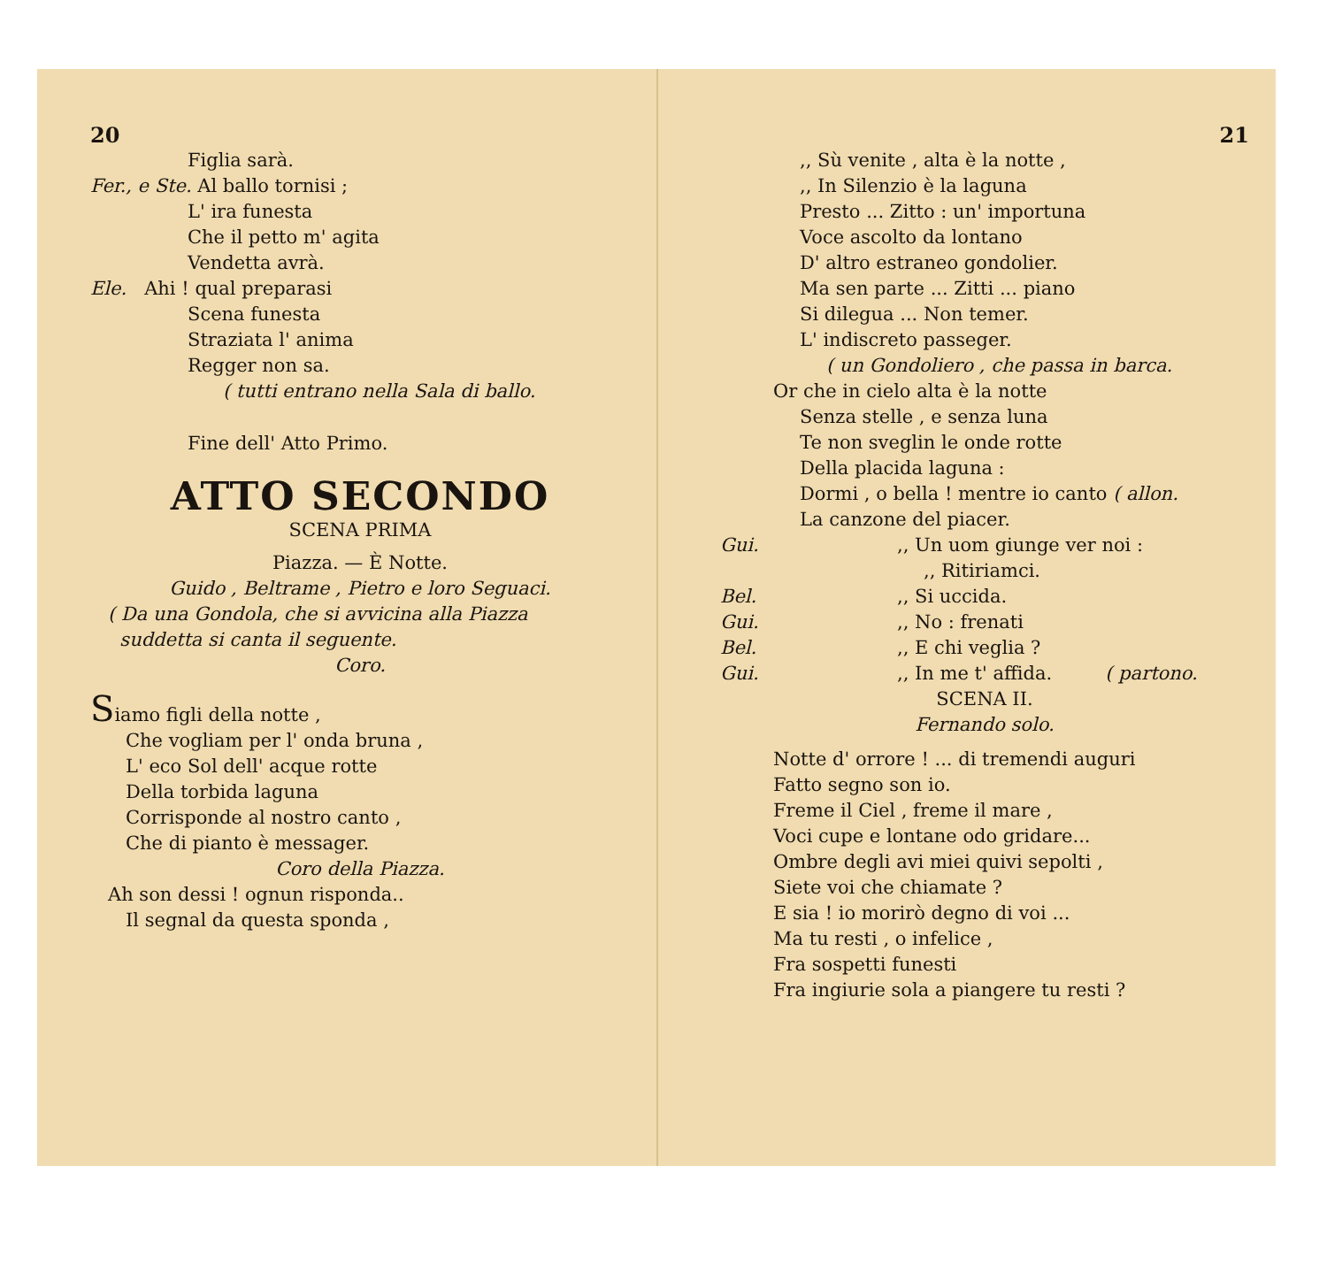20
Figlia sarà.
Fer., e Ste. Al ballo tornisi ;
L' ira funesta
Che il petto m' agita
Vendetta avrà.
Ele. Ahi ! qual preparasi
Scena funesta
Straziata l' anima
Regger non sa.
( tutti entrano nella Sala di ballo.
Fine dell' Atto Primo.
ATTO SECONDO
SCENA PRIMA
Piazza. — È Notte.
Guido , Beltrame , Pietro e loro Seguaci.
( Da una Gondola, che si avvicina alla Piazza
suddetta si canta il seguente.
Coro.
Siamo figli della notte ,
Che vogliam per l' onda bruna ,
L' eco Sol dell' acque rotte
Della torbida laguna
Corrisponde al nostro canto ,
Che di pianto è messager.
Coro della Piazza.
Ah son dessi ! ognun risponda..
Il segnal da questa sponda ,
21
,, Sù venite , alta è la notte ,
,, In Silenzio è la laguna
Presto ... Zitto : un' importuna
Voce ascolto da lontano
D' altro estraneo gondolier.
Ma sen parte ... Zitti ... piano
Si dilegua ... Non temer.
L' indiscreto passeger.
( un Gondoliero , che passa in barca.
Or che in cielo alta è la notte
Senza stelle , e senza luna
Te non sveglin le onde rotte
Della placida laguna :
Dormi , o bella ! mentre io canto ( allon.
La canzone del piacer.
Gui.,, Un uom giunge ver noi :
,, Ritiriamci.
Bel.,, Si uccida.
Gui.,, No : frenati
Bel.,, E chi veglia ?
Gui.,, In me t' affida. ( partono.
SCENA II.
Fernando solo.
Notte d' orrore ! ... di tremendi auguri
Fatto segno son io.
Freme il Ciel , freme il mare ,
Voci cupe e lontane odo gridare...
Ombre degli avi miei quivi sepolti ,
Siete voi che chiamate ?
E sia ! io morirò degno di voi ...
Ma tu resti , o infelice ,
Fra sospetti funesti
Fra ingiurie sola a piangere tu resti ?